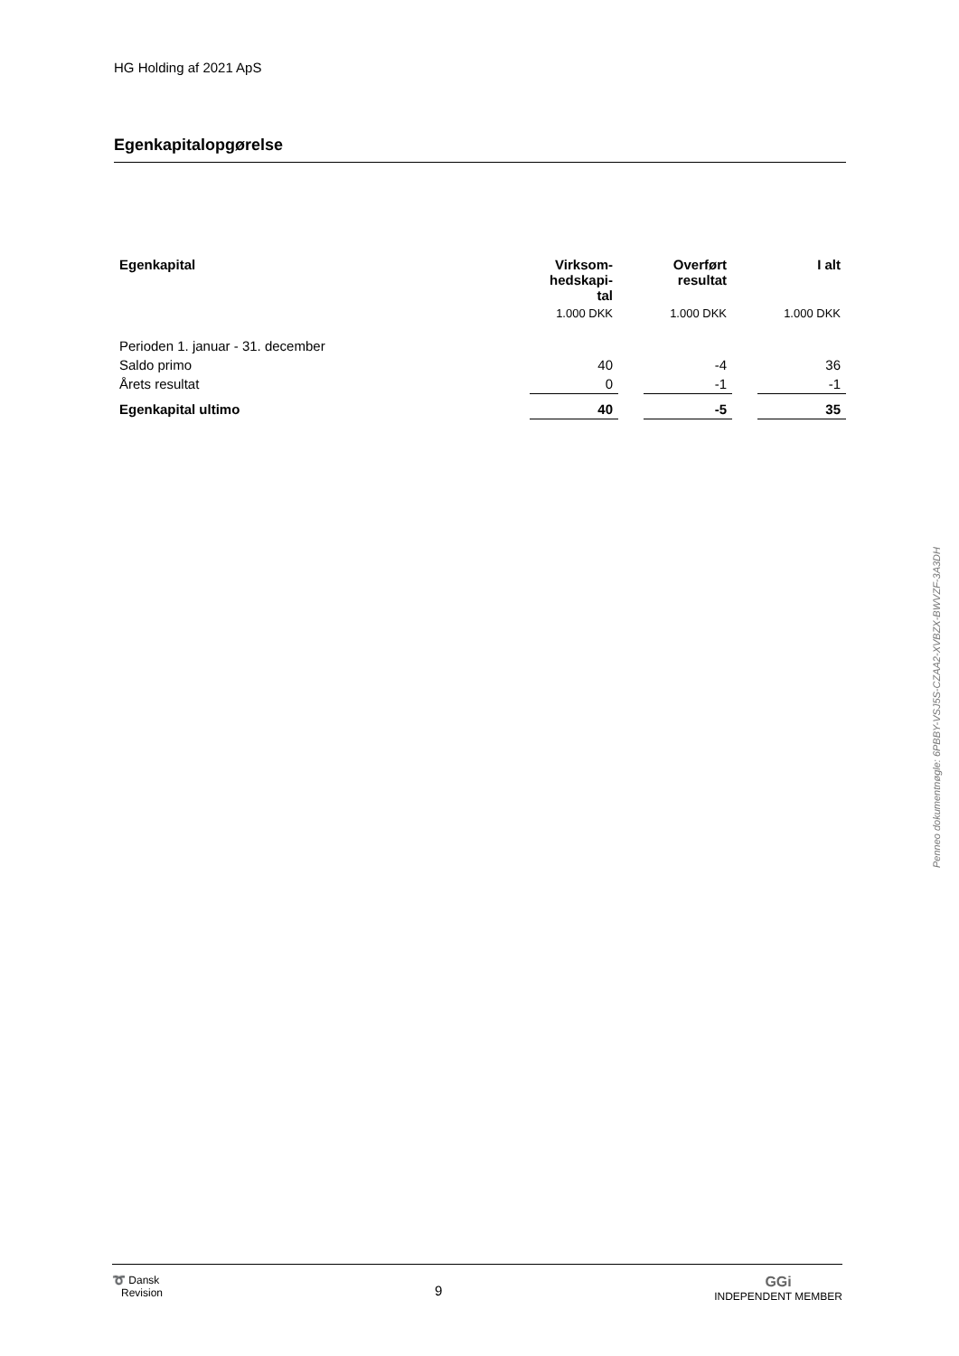HG Holding af 2021 ApS
Egenkapitalopgørelse
| Egenkapital | Virksom- hedskapi- tal | | Overført resultat | | I alt |
| --- | --- | --- | --- | --- | --- |
| | 1.000 DKK | | 1.000 DKK | | 1.000 DKK |
| Perioden 1. januar - 31. december | | | | | |
| Saldo primo | 40 | | -4 | | 36 |
| Årets resultat | 0 | | -1 | | -1 |
| Egenkapital ultimo | 40 | | -5 | | 35 |
Penneo dokumentnøgle: 6PBBY-VSJ5S-CZAA2-XVBZX-BWVZF-3A3DH
➰ Dansk
Revision
9
GGi
INDEPENDENT MEMBER